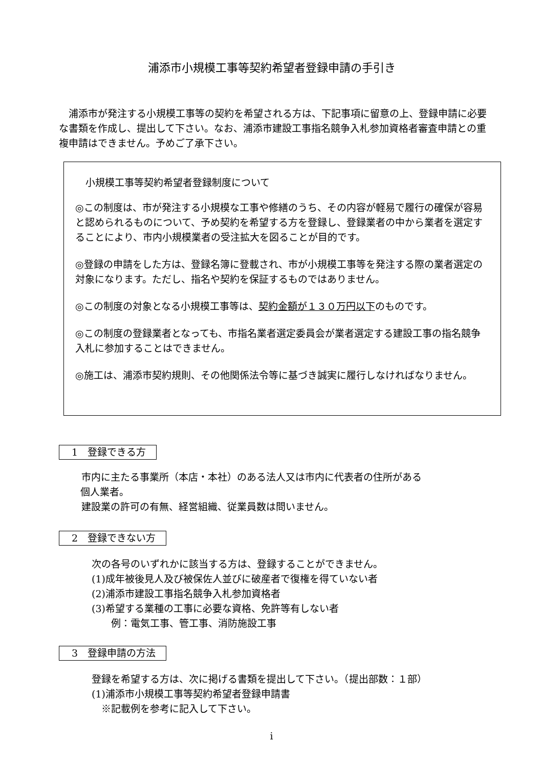浦添市小規模工事等契約希望者登録申請の手引き
　浦添市が発注する小規模工事等の契約を希望される方は、下記事項に留意の上、登録申請に必要な書類を作成し、提出して下さい。なお、浦添市建設工事指名競争入札参加資格者審査申請との重複申請はできません。予めご了承下さい。
小規模工事等契約希望者登録制度について
◎この制度は、市が発注する小規模な工事や修繕のうち、その内容が軽易で履行の確保が容易と認められるものについて、予め契約を希望する方を登録し、登録業者の中から業者を選定することにより、市内小規模業者の受注拡大を図ることが目的です。
◎登録の申請をした方は、登録名簿に登載され、市が小規模工事等を発注する際の業者選定の対象になります。ただし、指名や契約を保証するものではありません。
◎この制度の対象となる小規模工事等は、契約金額が１３０万円以下のものです。
◎この制度の登録業者となっても、市指名業者選定委員会が業者選定する建設工事の指名競争入札に参加することはできません。
◎施工は、浦添市契約規則、その他関係法令等に基づき誠実に履行しなければなりません。
1　登録できる方
市内に主たる事業所（本店・本社）のある法人又は市内に代表者の住所がある
個人業者。
建設業の許可の有無、経営組織、従業員数は問いません。
2　登録できない方
次の各号のいずれかに該当する方は、登録することができません。
(1)成年被後見人及び被保佐人並びに破産者で復権を得ていない者
(2)浦添市建設工事指名競争入札参加資格者
(3)希望する業種の工事に必要な資格、免許等有しない者
　　例：電気工事、管工事、消防施設工事
3　登録申請の方法
登録を希望する方は、次に掲げる書類を提出して下さい。（提出部数：１部）
(1)浦添市小規模工事等契約希望者登録申請書
　※記載例を参考に記入して下さい。
i